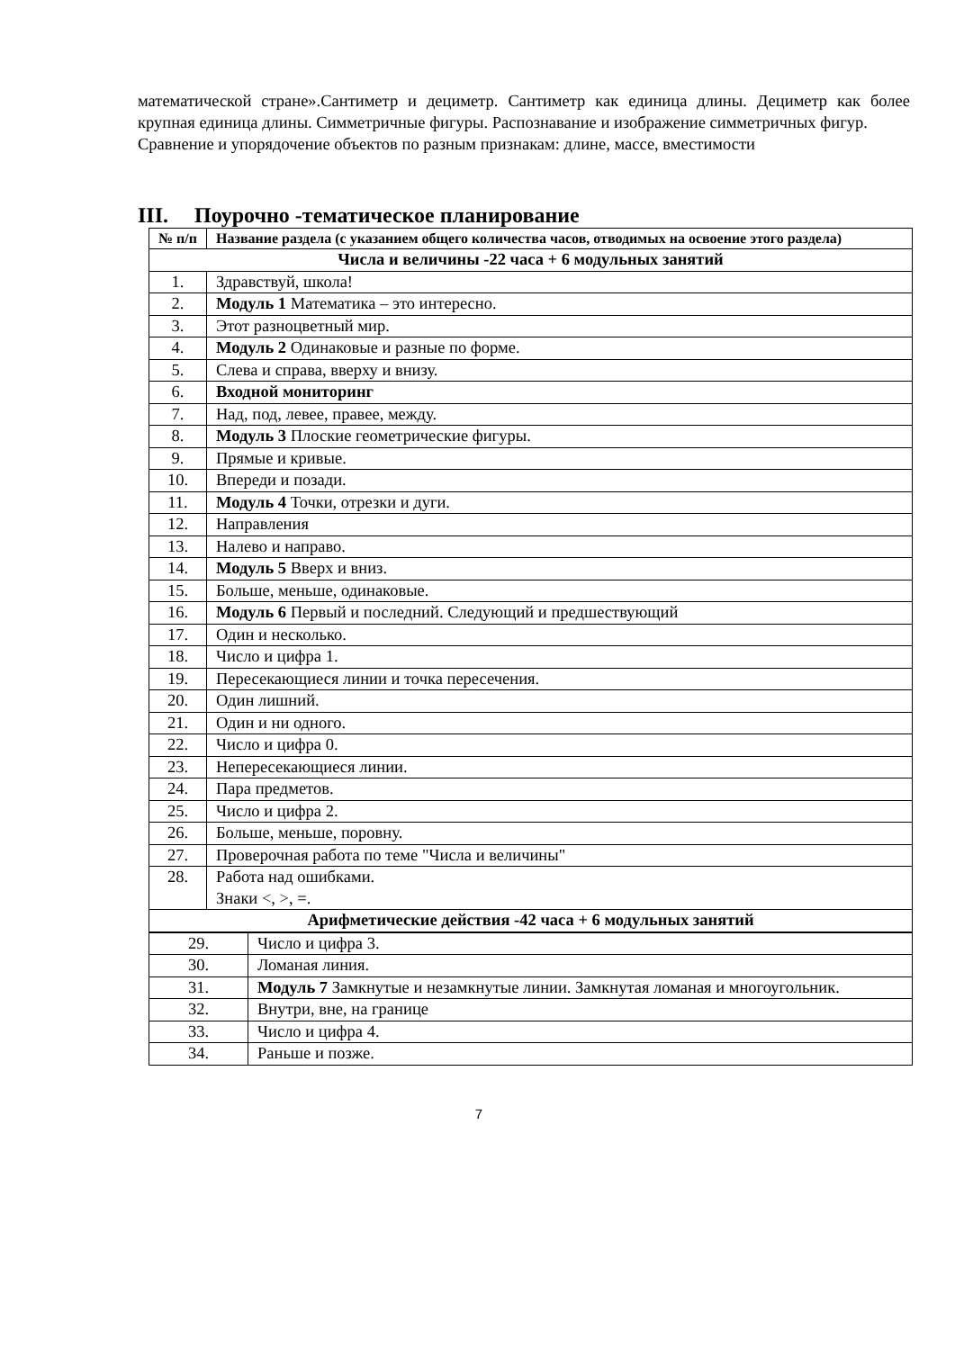математической стране».Сантиметр и дециметр. Сантиметр как единица длины. Дециметр как более крупная единица длины. Симметричные фигуры. Распознавание и изображение симметричных фигур.
Сравнение и упорядочение объектов по разным признакам: длине, массе, вместимости
III. Поурочно -тематическое планирование
| № п/п | Название раздела (с указанием общего количества часов, отводимых на освоение этого раздела) |
| --- | --- |
| Числа и величины -22 часа + 6 модульных занятий | |
| 1. | Здравствуй, школа! |
| 2. | Модуль 1 Математика – это интересно. |
| 3. | Этот разноцветный мир. |
| 4. | Модуль 2 Одинаковые и разные по форме. |
| 5. | Слева и справа, вверху и внизу. |
| 6. | Входной мониторинг |
| 7. | Над, под, левее, правее, между. |
| 8. | Модуль 3 Плоские геометрические фигуры. |
| 9. | Прямые и кривые. |
| 10. | Впереди и позади. |
| 11. | Модуль 4 Точки, отрезки и дуги. |
| 12. | Направления |
| 13. | Налево и направо. |
| 14. | Модуль 5 Вверх и вниз. |
| 15. | Больше, меньше, одинаковые. |
| 16. | Модуль 6 Первый и последний. Следующий и предшествующий |
| 17. | Один и несколько. |
| 18. | Число и цифра 1. |
| 19. | Пересекающиеся линии и точка пересечения. |
| 20. | Один лишний. |
| 21. | Один и ни одного. |
| 22. | Число и цифра 0. |
| 23. | Непересекающиеся линии. |
| 24. | Пара предметов. |
| 25. | Число и цифра 2. |
| 26. | Больше, меньше, поровну. |
| 27. | Проверочная работа по теме "Числа и величины" |
| 28. | Работа над ошибками. Знаки <, >, =. |
| Арифметические действия -42 часа + 6 модульных занятий | |
| 29. | Число и цифра 3. |
| 30. | Ломаная линия. |
| 31. | Модуль 7 Замкнутые и незамкнутые линии. Замкнутая ломаная и многоугольник. |
| 32. | Внутри, вне, на границе |
| 33. | Число и цифра 4. |
| 34. | Раньше и позже. |
7